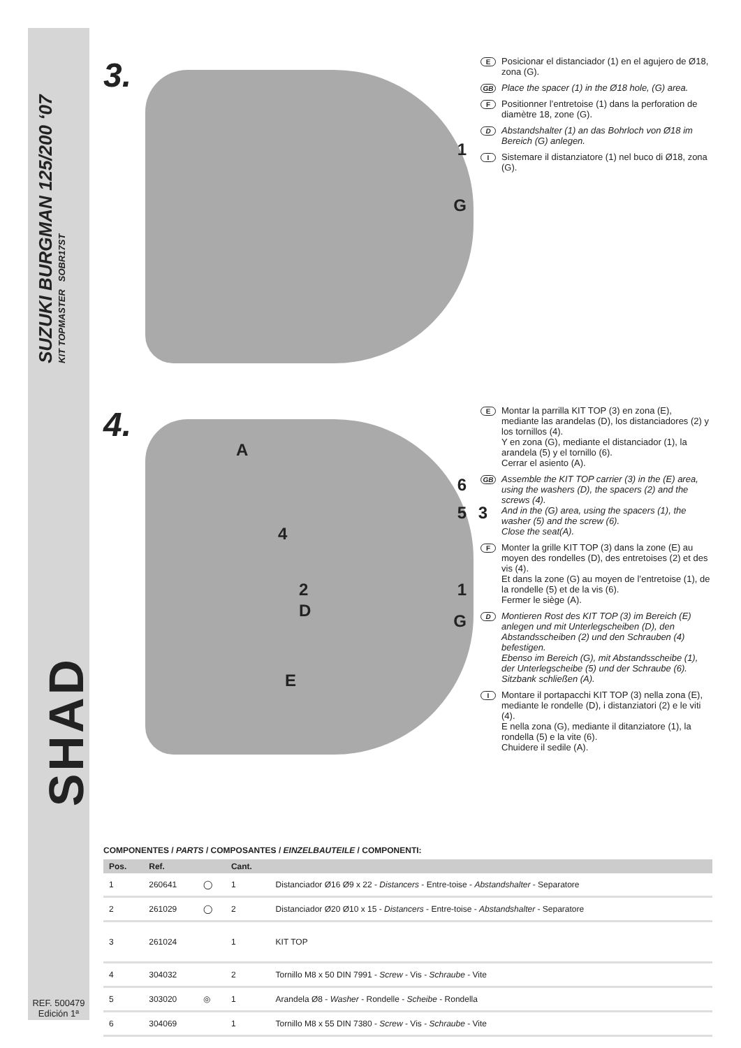SUZUKI BURGMAN 125/200 ‘07
KIT TOPMASTER SOBR17ST
SHAD
REF. 500479
Edición 1ª
3.
1
G
E Posicionar el distanciador (1) en el agujero de Ø18, zona (G).
GB Place the spacer (1) in the Ø18 hole, (G) area.
F Positionner l’entretoise (1) dans la perforation de diamètre 18, zone (G).
D Abstandshalter (1) an das Bohrloch von Ø18 im Bereich (G) anlegen.
I Sistemare il distanziatore (1) nel buco di Ø18, zona (G).
4.
A
6
5 3
4
2 1
D
G
E
E Montar la parrilla KIT TOP (3) en zona (E), mediante las arandelas (D), los distanciadores (2) y los tornillos (4).
Y en zona (G), mediante el distanciador (1), la arandela (5) y el tornillo (6).
Cerrar el asiento (A).
GB Assemble the KIT TOP carrier (3) in the (E) area, using the washers (D), the spacers (2) and the screws (4).
And in the (G) area, using the spacers (1), the washer (5) and the screw (6).
Close the seat(A).
F Monter la grille KIT TOP (3) dans la zone (E) au moyen des rondelles (D), des entretoises (2) et des vis (4).
Et dans la zone (G) au moyen de l’entretoise (1), de la rondelle (5) et de la vis (6).
Fermer le siège (A).
D Montieren Rost des KIT TOP (3) im Bereich (E) anlegen und mit Unterlegscheiben (D), den Abstandsscheiben (2) und den Schrauben (4) befestigen.
Ebenso im Bereich (G), mit Abstandsscheibe (1), der Unterlegscheibe (5) und der Schraube (6).
Sitzbank schließen (A).
I Montare il portapacchi KIT TOP (3) nella zona (E), mediante le rondelle (D), i distanziatori (2) e le viti (4).
E nella zona (G), mediante il ditanziatore (1), la rondella (5) e la vite (6).
Chuidere il sedile (A).
COMPONENTES / PARTS / COMPOSANTES / EINZELBAUTEILE / COMPONENTI:
| Pos. | Ref. | | Cant. | |
| --- | --- | --- | --- | --- |
| 1 | 260641 | ◯ | 1 | Distanciador Ø16 Ø9 x 22 - Distancers - Entre-toise - Abstandshalter - Separatore |
| 2 | 261029 | ◯ | 2 | Distanciador Ø20 Ø10 x 15 - Distancers - Entre-toise - Abstandshalter - Separatore |
| 3 | 261024 | | 1 | KIT TOP |
| 4 | 304032 | | 2 | Tornillo M8 x 50 DIN 7991 - Screw - Vis - Schraube - Vite |
| 5 | 303020 | ◎ | 1 | Arandela Ø8 - Washer - Rondelle - Scheibe - Rondella |
| 6 | 304069 | | 1 | Tornillo M8 x 55 DIN 7380 - Screw - Vis - Schraube - Vite |